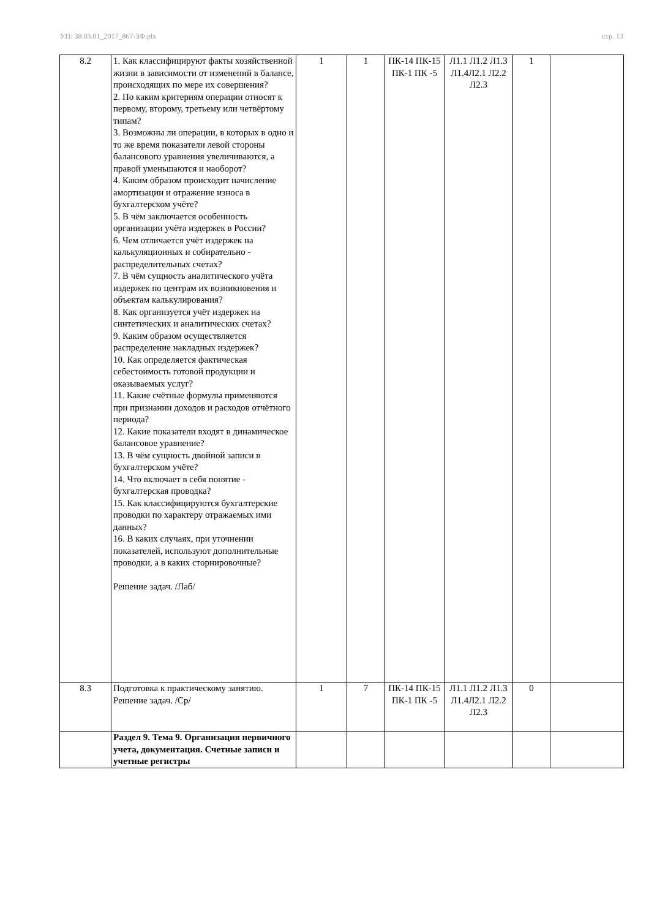УП: 38.03.01_2017_867-3Ф.plx стр. 13
| 8.2 | 1. Как классифицируют факты хозяйственной жизни в зависимости от изменений в балансе, происходящих по мере их совершения? 2. По каким критериям операции относят к первому, второму, третьему или четвёртому типам? 3. Возможны ли операции, в которых в одно и то же время показатели левой стороны балансового уравнения увеличиваются, а правой уменьшаются и наоборот? 4. Каким образом происходит начисление амортизации и отражение износа в бухгалтерском учёте? 5. В чём заключается особенность организации учёта издержек в России? 6. Чем отличается учёт издержек на калькуляционных и собирательно - распределительных счетах? 7. В чём сущность аналитического учёта издержек по центрам их возникновения и объектам калькулирования? 8. Как организуется учёт издержек на синтетических и аналитических счетах? 9. Каким образом осуществляется распределение накладных издержек? 10. Как определяется фактическая себестоимость готовой продукции и оказываемых услуг? 11. Какие счётные формулы применяются при признании доходов и расходов отчётного периода? 12. Какие показатели входят в динамическое балансовое уравнение? 13. В чём сущность двойной записи в бухгалтерском учёте? 14. Что включает в себя понятие - бухгалтерская проводка? 15. Как классифицируются бухгалтерские проводки по характеру отражаемых ими данных? 16. В каких случаях, при уточнении показателей, используют дополнительные проводки, а в каких сторнировочные? Решение задач. /Лаб/ | 1 | 1 | ПК-14 ПК-15 ПК-1 ПК -5 | Л1.1 Л1.2 Л1.3 Л1.4Л2.1 Л2.2 Л2.3 | 1 | |
| 8.3 | Подготовка к практическому занятию. Решение задач. /Ср/ | 1 | 7 | ПК-14 ПК-15 ПК-1 ПК -5 | Л1.1 Л1.2 Л1.3 Л1.4Л2.1 Л2.2 Л2.3 | 0 | |
| | Раздел 9. Тема 9. Организация первичного учета, документация. Счетные записи и учетные регистры | | | | | | |